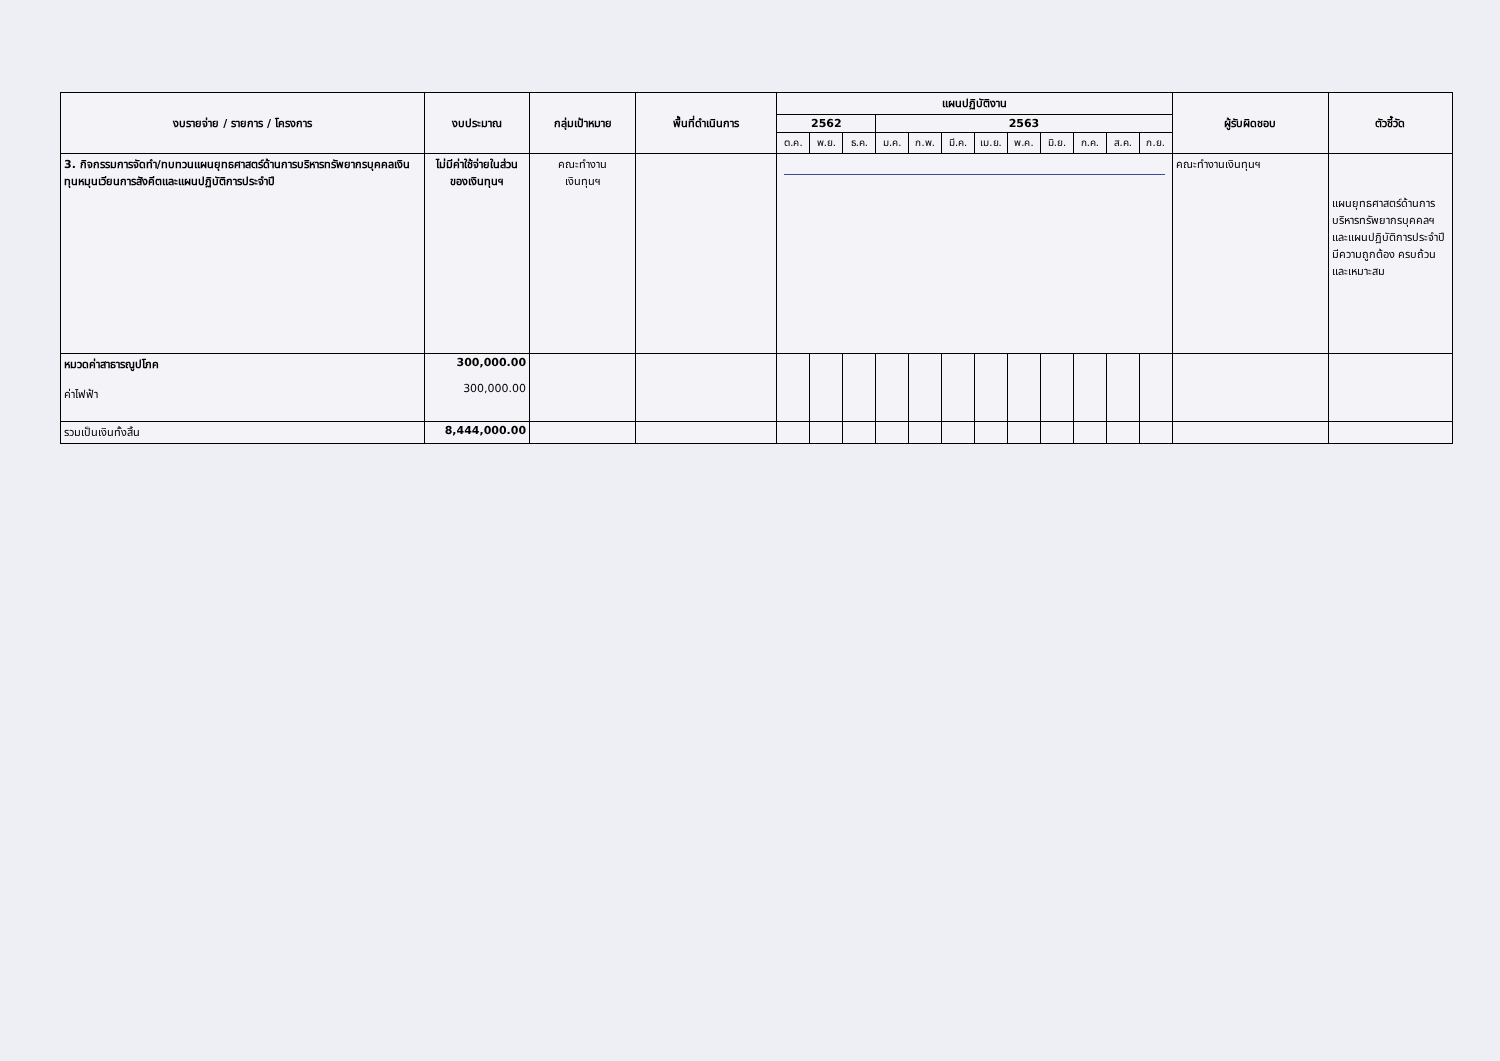| งบรายจ่าย / รายการ / โครงการ | งบประมาณ | กลุ่มเป้าหมาย | พื้นที่ดำเนินการ | แผนปฏิบัติงาน | | | | | | | | | | | | ผู้รับผิดชอบ | ตัวชี้วัด |
| --- | --- | --- | --- | --- | --- | --- | --- | --- | --- | --- | --- | --- | --- | --- | --- | --- | --- |
| | | | | 2562 | | | 2563 | | | | | | | | | | |
| | | | | ต.ค. | พ.ย. | ธ.ค. | ม.ค. | ก.พ. | มี.ค. | เม.ย. | พ.ค. | มิ.ย. | ก.ค. | ส.ค. | ก.ย. | | |
| 3. กิจกรรมการจัดทำ/ทบทวนแผนยุทธศาสตร์ด้านการบริหารทรัพยากรบุคคลเงินทุนหมุนเวียนการสังคีตและแผนปฏิบัติการประจำปี | ไม่มีค่าใช้จ่ายในส่วนของเงินทุนฯ | คณะทำงาน เงินทุนฯ | | | | | | | | | | | | | | คณะทำงานเงินทุนฯ | แผนยุทธศาสตร์ด้านการบริหารทรัพยากรบุคคลฯและแผนปฏิบัติการประจำปีมีความถูกต้อง ครบถ้วน และเหมาะสม |
| หมวดค่าสาธารณูปโภค ค่าไฟฟ้า | 300,000.00 300,000.00 | | | | | | | | | | | | | | | | |
| รวมเป็นเงินทั้งสิ้น | 8,444,000.00 | | | | | | | | | | | | | | | | |